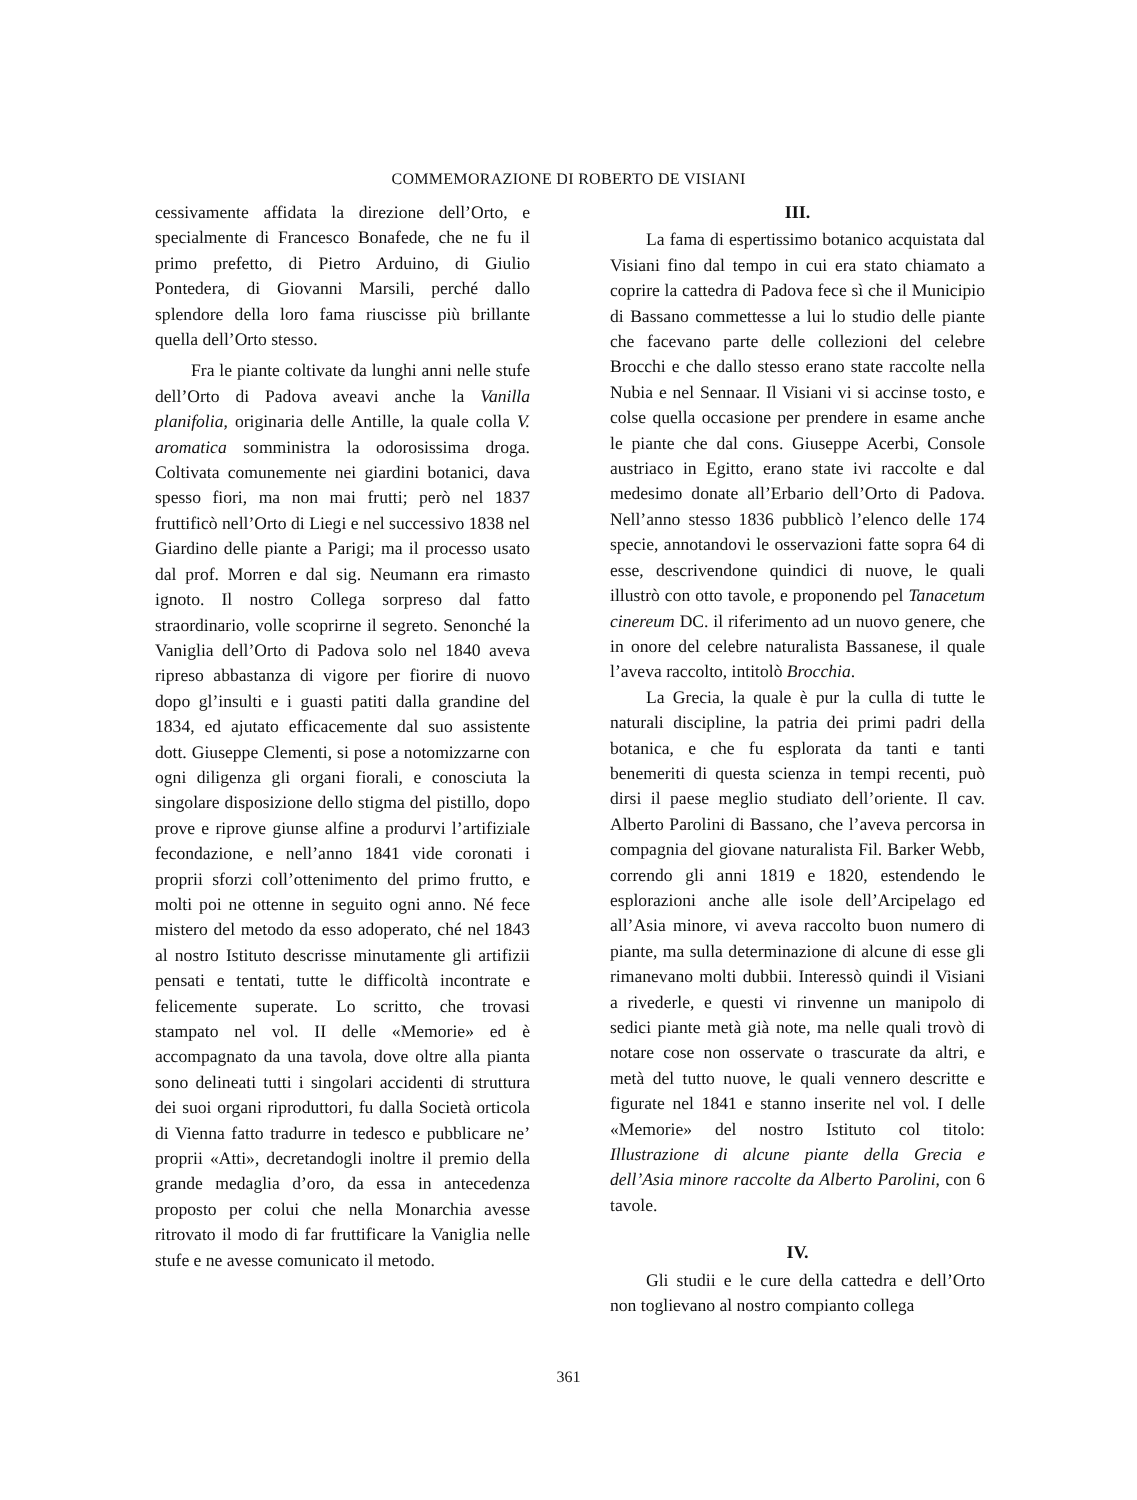COMMEMORAZIONE DI ROBERTO DE VISIANI
cessivamente affidata la direzione dell’Orto, e specialmente di Francesco Bonafede, che ne fu il primo prefetto, di Pietro Arduino, di Giulio Pontedera, di Giovanni Marsili, perché dallo splendore della loro fama riuscisse più brillante quella dell’Orto stesso.
Fra le piante coltivate da lunghi anni nelle stufe dell’Orto di Padova aveavi anche la Vanilla planifolia, originaria delle Antille, la quale colla V. aromatica somministra la odorosissima droga. Coltivata comunemente nei giardini botanici, dava spesso fiori, ma non mai frutti; però nel 1837 fruttificò nell’Orto di Liegi e nel successivo 1838 nel Giardino delle piante a Parigi; ma il processo usato dal prof. Morren e dal sig. Neumann era rimasto ignoto. Il nostro Collega sorpreso dal fatto straordinario, volle scoprirne il segreto. Senonché la Vaniglia dell’Orto di Padova solo nel 1840 aveva ripreso abbastanza di vigore per fiorire di nuovo dopo gl’insulti e i guasti patiti dalla grandine del 1834, ed ajutato efficacemente dal suo assistente dott. Giuseppe Clementi, si pose a notomizzarne con ogni diligenza gli organi fiorali, e conosciuta la singolare disposizione dello stigma del pistillo, dopo prove e riprove giunse alfine a produrvi l’artifiziale fecondazione, e nell’anno 1841 vide coronati i proprii sforzi coll’ottenimento del primo frutto, e molti poi ne ottenne in seguito ogni anno. Né fece mistero del metodo da esso adoperato, ché nel 1843 al nostro Istituto descrisse minutamente gli artifizii pensati e tentati, tutte le difficoltà incontrate e felicemente superate. Lo scritto, che trovasi stampato nel vol. II delle «Memorie» ed è accompagnato da una tavola, dove oltre alla pianta sono delineati tutti i singolari accidenti di struttura dei suoi organi riproduttori, fu dalla Società orticola di Vienna fatto tradurre in tedesco e pubblicare ne’ proprii «Atti», decretandogli inoltre il premio della grande medaglia d’oro, da essa in antecedenza proposto per colui che nella Monarchia avesse ritrovato il modo di far fruttificare la Vaniglia nelle stufe e ne avesse comunicato il metodo.
III.
La fama di espertissimo botanico acquistata dal Visiani fino dal tempo in cui era stato chiamato a coprire la cattedra di Padova fece sì che il Municipio di Bassano commettesse a lui lo studio delle piante che facevano parte delle collezioni del celebre Brocchi e che dallo stesso erano state raccolte nella Nubia e nel Sennaar. Il Visiani vi si accinse tosto, e colse quella occasione per prendere in esame anche le piante che dal cons. Giuseppe Acerbi, Console austriaco in Egitto, erano state ivi raccolte e dal medesimo donate all’Erbario dell’Orto di Padova. Nell’anno stesso 1836 pubblicò l’elenco delle 174 specie, annotandovi le osservazioni fatte sopra 64 di esse, descrivendone quindici di nuove, le quali illustrò con otto tavole, e proponendo pel Tanacetum cinereum DC. il riferimento ad un nuovo genere, che in onore del celebre naturalista Bassanese, il quale l’aveva raccolto, intitolò Brocchia.
La Grecia, la quale è pur la culla di tutte le naturali discipline, la patria dei primi padri della botanica, e che fu esplorata da tanti e tanti benemeriti di questa scienza in tempi recenti, può dirsi il paese meglio studiato dell’oriente. Il cav. Alberto Parolini di Bassano, che l’aveva percorsa in compagnia del giovane naturalista Fil. Barker Webb, correndo gli anni 1819 e 1820, estendendo le esplorazioni anche alle isole dell’Arcipelago ed all’Asia minore, vi aveva raccolto buon numero di piante, ma sulla determinazione di alcune di esse gli rimanevano molti dubbii. Interessò quindi il Visiani a rivederle, e questi vi rinvenne un manipolo di sedici piante metà già note, ma nelle quali trovò di notare cose non osservate o trascurate da altri, e metà del tutto nuove, le quali vennero descritte e figurate nel 1841 e stanno inserite nel vol. I delle «Memorie» del nostro Istituto col titolo: Illustrazione di alcune piante della Grecia e dell’Asia minore raccolte da Alberto Parolini, con 6 tavole.
IV.
Gli studii e le cure della cattedra e dell’Orto non toglievano al nostro compianto collega
361